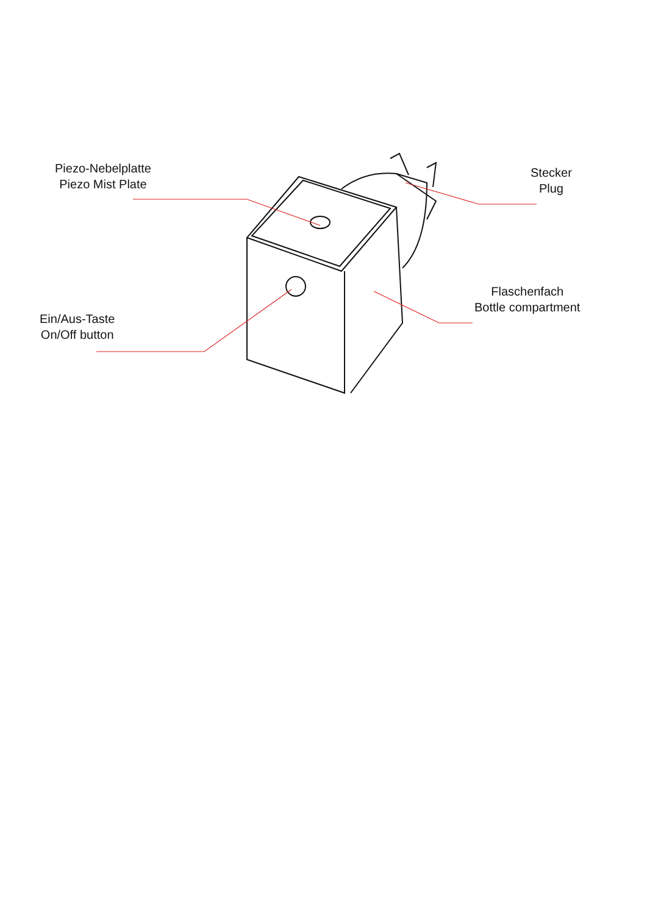Piezo-Nebelplatte
Piezo Mist Plate
Stecker
Plug
Flaschenfach
Bottle compartment
Ein/Aus-Taste
On/Off button